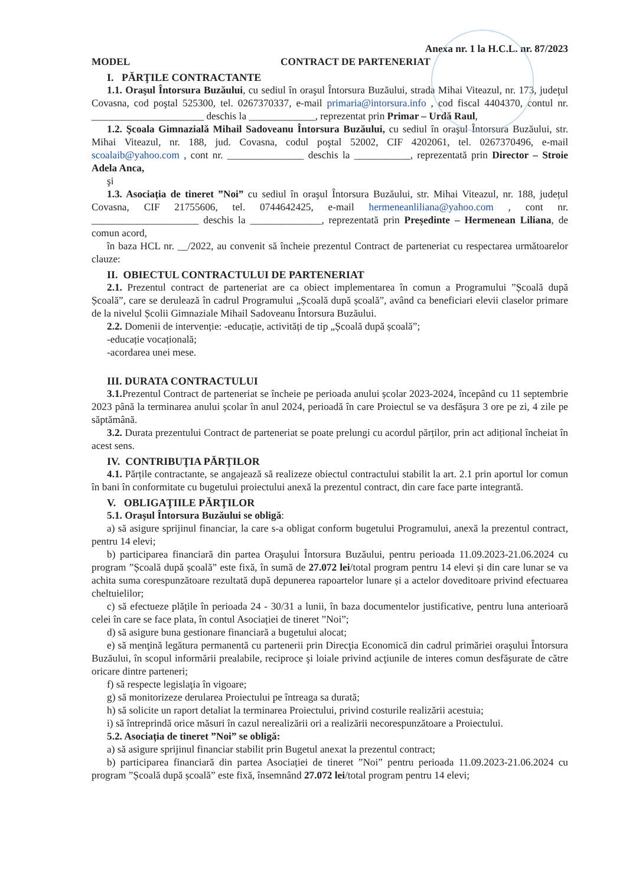Anexa nr. 1 la H.C.L. nr. 87/2023
MODEL CONTRACT DE PARTENERIAT
I. PĂRŢILE CONTRACTANTE
1.1. Oraşul Întorsura Buzăului, cu sediul în oraşul Întorsura Buzăului, strada Mihai Viteazul, nr. 173, judeţul Covasna, cod poştal 525300, tel. 0267370337, e-mail primaria@intorsura.info , cod fiscal 4404370, contul nr. ______________________ deschis la _____________, reprezentat prin Primar – Urdă Raul,
1.2. Şcoala Gimnazială Mihail Sadoveanu Întorsura Buzăului, cu sediul în oraşul Întorsura Buzăului, str. Mihai Viteazul, nr. 188, jud. Covasna, codul poştal 52002, CIF 4202061, tel. 0267370496, e-mail scoalaib@yahoo.com , cont nr. _______________ deschis la ___________, reprezentată prin Director – Stroie Adela Anca,
şi
1.3. Asociația de tineret ”Noi” cu sediul în oraşul Întorsura Buzăului, str. Mihai Viteazul, nr. 188, județul Covasna, CIF 21755606, tel. 0744642425, e-mail hermeneanliliana@yahoo.com , cont nr. _____________________ deschis la ______________, reprezentată prin Președinte – Hermenean Liliana, de comun acord,
în baza HCL nr. __/2022, au convenit să încheie prezentul Contract de parteneriat cu respectarea următoarelor clauze:
II. OBIECTUL CONTRACTULUI DE PARTENERIAT
2.1. Prezentul contract de parteneriat are ca obiect implementarea în comun a Programului ”Școală după Școală”, care se derulează în cadrul Programului „Școală după școală”, având ca beneficiari elevii claselor primare de la nivelul Școlii Gimnaziale Mihail Sadoveanu Întorsura Buzăului.
2.2. Domenii de intervenție: -educație, activități de tip „Școală după școală”;
-educație vocațională;
-acordarea unei mese.
III. DURATA CONTRACTULUI
3.1. Prezentul Contract de parteneriat se încheie pe perioada anului școlar 2023-2024, începând cu 11 septembrie 2023 până la terminarea anului școlar în anul 2024, perioadă în care Proiectul se va desfăşura 3 ore pe zi, 4 zile pe săptămână.
3.2. Durata prezentului Contract de parteneriat se poate prelungi cu acordul părților, prin act adițional încheiat în acest sens.
IV. CONTRIBUŢIA PĂRŢILOR
4.1. Părțile contractante, se angajează să realizeze obiectul contractului stabilit la art. 2.1 prin aportul lor comun în bani în conformitate cu bugetului proiectului anexă la prezentul contract, din care face parte integrantă.
V. OBLIGAŢIILE PĂRŢILOR
5.1. Oraşul Întorsura Buzăului se obligă:
a) să asigure sprijinul financiar, la care s-a obligat conform bugetului Programului, anexă la prezentul contract, pentru 14 elevi;
b) participarea financiară din partea Oraşului Întorsura Buzăului, pentru perioada 11.09.2023-21.06.2024 cu program ”Școală după școală” este fixă, în sumă de 27.072 lei/total program pentru 14 elevi și din care lunar se va achita suma corespunzătoare rezultată după depunerea rapoartelor lunare și a actelor doveditoare privind efectuarea cheltuielilor;
c) să efectueze plățile în perioada 24 - 30/31 a lunii, în baza documentelor justificative, pentru luna anterioară celei în care se face plata, în contul Asociației de tineret ”Noi”;
d) să asigure buna gestionare financiară a bugetului alocat;
e) să menţină legătura permanentă cu partenerii prin Direcţia Economică din cadrul primăriei oraşului Întorsura Buzăului, în scopul informării prealabile, reciproce şi loiale privind acţiunile de interes comun desfăşurate de către oricare dintre parteneri;
f) să respecte legislaţia în vigoare;
g) să monitorizeze derularea Proiectului pe întreaga sa durată;
h) să solicite un raport detaliat la terminarea Proiectului, privind costurile realizării acestuia;
i) să întreprindă orice măsuri în cazul nerealizării ori a realizării necorespunzătoare a Proiectului.
5.2. Asociația de tineret ”Noi” se obligă:
a) să asigure sprijinul financiar stabilit prin Bugetul anexat la prezentul contract;
b) participarea financiară din partea Asociației de tineret ”Noi” pentru perioada 11.09.2023-21.06.2024 cu program ”Școală după școală” este fixă, însemnând 27.072 lei/total program pentru 14 elevi;